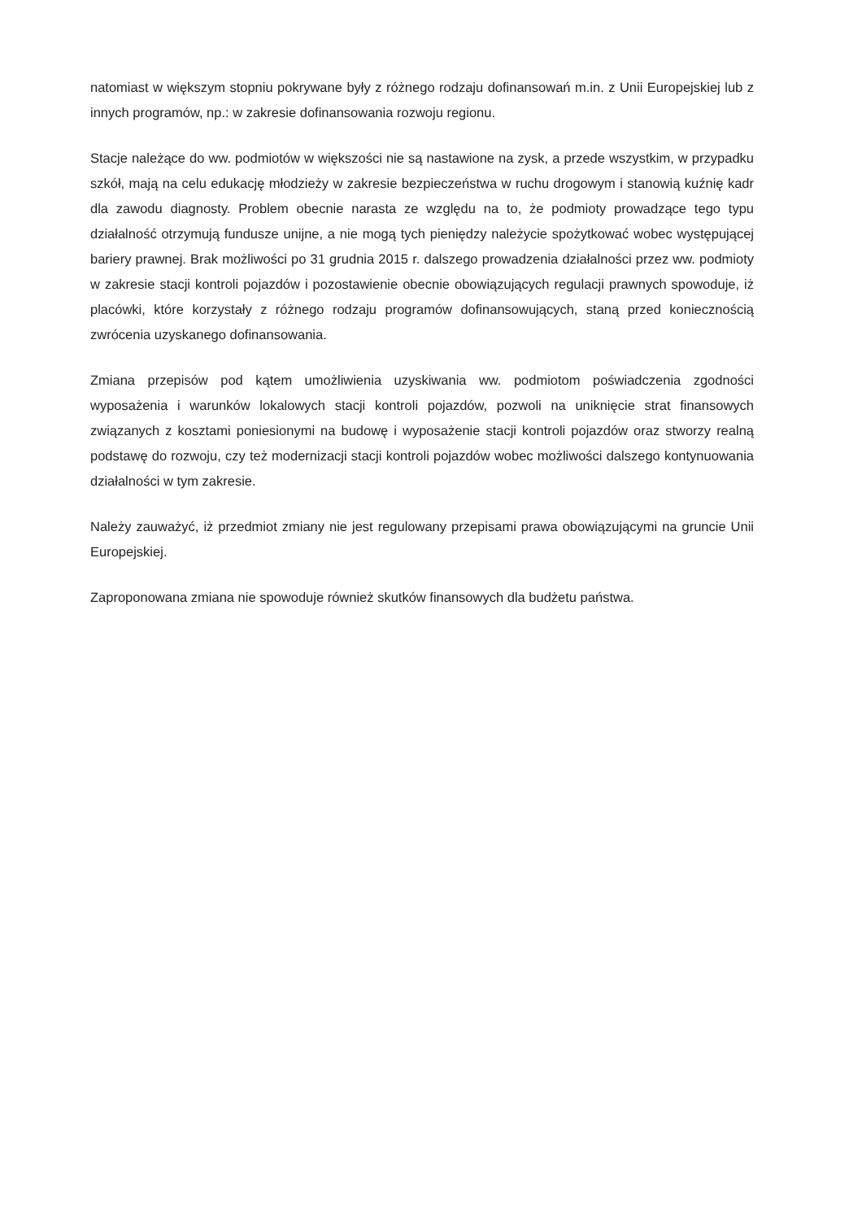natomiast w większym stopniu pokrywane były z różnego rodzaju dofinansowań m.in. z Unii Europejskiej lub z innych programów, np.: w zakresie dofinansowania rozwoju regionu.
Stacje należące do ww. podmiotów w większości nie są nastawione na zysk, a przede wszystkim, w przypadku szkół, mają na celu edukację młodzieży w zakresie bezpieczeństwa w ruchu drogowym i stanowią kuźnię kadr dla zawodu diagnosty. Problem obecnie narasta ze względu na to, że podmioty prowadzące tego typu działalność otrzymują fundusze unijne, a nie mogą tych pieniędzy należycie spożytkować wobec występującej bariery prawnej. Brak możliwości po 31 grudnia 2015 r. dalszego prowadzenia działalności przez ww. podmioty w zakresie stacji kontroli pojazdów i pozostawienie obecnie obowiązujących regulacji prawnych spowoduje, iż placówki, które korzystały z różnego rodzaju programów dofinansowujących, staną przed koniecznością zwrócenia uzyskanego dofinansowania.
Zmiana przepisów pod kątem umożliwienia uzyskiwania ww. podmiotom poświadczenia zgodności wyposażenia i warunków lokalowych stacji kontroli pojazdów, pozwoli na uniknięcie strat finansowych związanych z kosztami poniesionymi na budowę i wyposażenie stacji kontroli pojazdów oraz stworzy realną podstawę do rozwoju, czy też modernizacji stacji kontroli pojazdów wobec możliwości dalszego kontynuowania działalności w tym zakresie.
Należy zauważyć, iż przedmiot zmiany nie jest regulowany przepisami prawa obowiązującymi na gruncie Unii Europejskiej.
Zaproponowana zmiana nie spowoduje również skutków finansowych dla budżetu państwa.